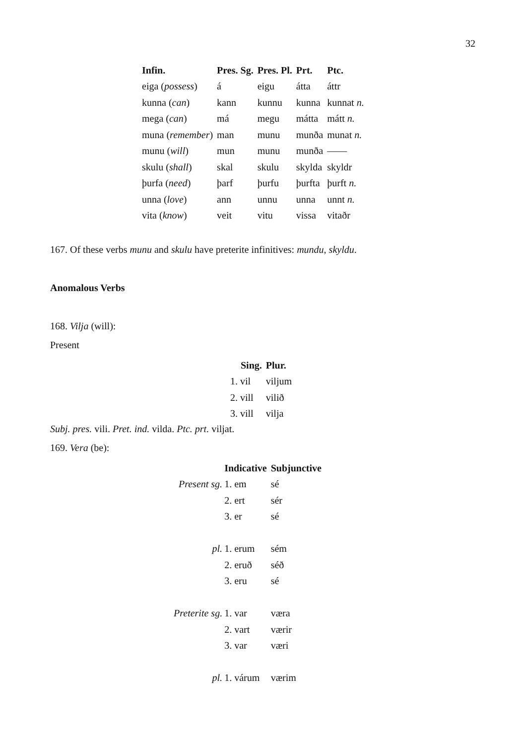32
| Infin. | Pres. Sg. | Pres. Pl. | Prt. | Ptc. |
| --- | --- | --- | --- | --- |
| eiga ( possess ) | á | eigu | átta | áttr |
| kunna ( can ) | kann | kunnu | kunna | kunnat n. |
| mega ( can ) | má | megu | mátta | mátt n. |
| muna ( remember ) | man | munu | munða | munat n. |
| munu ( will ) | mun | munu | munða | —— |
| skulu ( shall ) | skal | skulu | skylda | skyldr |
| þurfa ( need ) | þarf | þurfu | þurfta | þurft n. |
| unna ( love ) | ann | unnu | unna | unnt n. |
| vita ( know ) | veit | vitu | vissa | vitaðr |
167. Of these verbs munu and skulu have preterite infinitives: mundu, skyldu.
Anomalous Verbs
168. Vilja (will):
Present
| Sing. | Plur. |
| --- | --- |
| 1. vil | viljum |
| 2. vill | vilið |
| 3. vill | vilja |
Subj. pres. vili. Pret. ind. vilda. Ptc. prt. viljat.
169. Vera (be):
| | Indicative | Subjunctive |
| --- | --- | --- |
| Present sg. | 1. em | sé |
| | 2. ert | sér |
| | 3. er | sé |
| pl. | 1. erum | sém |
| | 2. eruð | séð |
| | 3. eru | sé |
| Preterite sg. | 1. var | væra |
| | 2. vart | værir |
| | 3. var | væri |
| pl. | 1. várum | værim |